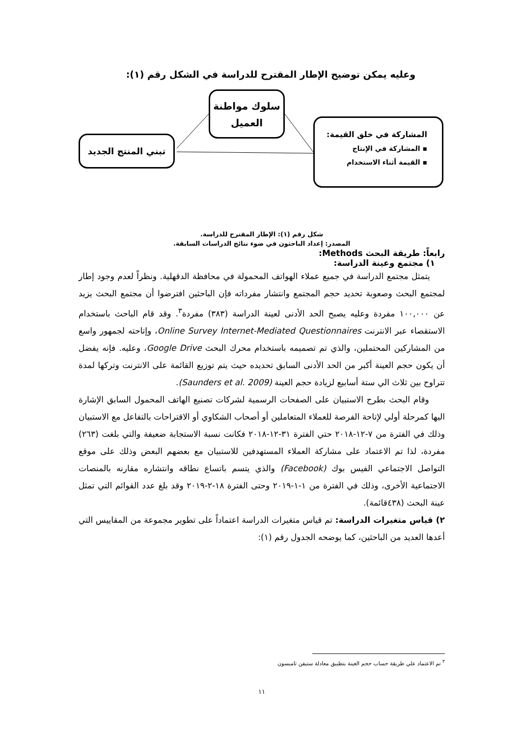وعليه يمكن توضيح الإطار المقترح للدراسة في الشكل رقم (١):
سلوك مواطنة
العميل
تبني المنتج الجديد
المشاركة في خلق القيمة:
▪ المشاركة في الإنتاج
▪ القيمة أثناء الاستخدام
شكل رقم (١): الإطار المقترح للدراسة.
المصدر: إعداد الباحثون في ضوء نتائج الدراسات السابقة.
رابعاً: طريقة البحث Methods:
١) مجتمع وعينة الدراسة:
يتمثل مجتمع الدراسة في جميع عملاء الهواتف المحمولة في محافظة الدقهلية. ونظراً لعدم وجود إطار لمجتمع البحث وصعوبة تحديد حجم المجتمع وانتشار مفرداته فإن الباحثين افترضوا أن مجتمع البحث يزيد عن ١٠٠,٠٠٠ مفردة وعليه يصبح الحد الأدنى لعينة الدراسة (٣٨٣) مفردة<sup>٣</sup>. وقد قام الباحث باستخدام الاستقصاء عبر الانترنت Online Survey Internet-Mediated Questionnaires، وإتاحته لجمهور واسع من المشاركين المحتملين، والذي تم تصميمه باستخدام محرك البحث Google Drive، وعليه. فإنه يفضل أن يكون حجم العينة أكبر من الحد الأدنى السابق تحديده حيث يتم توزيع القائمة على الانترنت وتركها لمدة تتراوح بين ثلاث الي ستة أسابيع لزيادة حجم العينة (Saunders et al. 2009).
وقام البحث بطرح الاستبيان على الصفحات الرسمية لشركات تصنيع الهاتف المحمول السابق الإشارة اليها كمرحلة أولي لإتاحة الفرصة للعملاء المتعاملين أو أصحاب الشكاوي أو الاقتراحات بالتفاعل مع الاستبيان وذلك في الفترة من ٧-١٢-٢٠١٨ حتي الفترة ٣١-١٢-٢٠١٨ فكانت نسبة الاستجابة ضعيفة والتي بلغت (٢٦٣) مفردة، لذا تم الاعتماد على مشاركة العملاء المستهدفين للاستبيان مع بعضهم البعض وذلك على موقع التواصل الاجتماعي الفيس بوك (Facebook) والذي يتسم باتساع نطاقه وانتشاره مقارنه بالمنصات الاجتماعية الأخرى، وذلك في الفترة من ١-١-٢٠١٩ وحتى الفترة ١٨-٢-٢٠١٩ وقد بلغ عدد القوائم التي تمثل عينة البحث (٤٣٨قائمة).
٢) قياس متغيرات الدراسة: تم قياس متغيرات الدراسة اعتماداً على تطوير مجموعة من المقاييس التي أعدها العديد من الباحثين، كما يوضحه الجدول رقم (١):
<sup>٣</sup> تم الاعتماد علي طريقة حساب حجم العينة بتطبيق معادلة ستيفن ثامبسون
١١